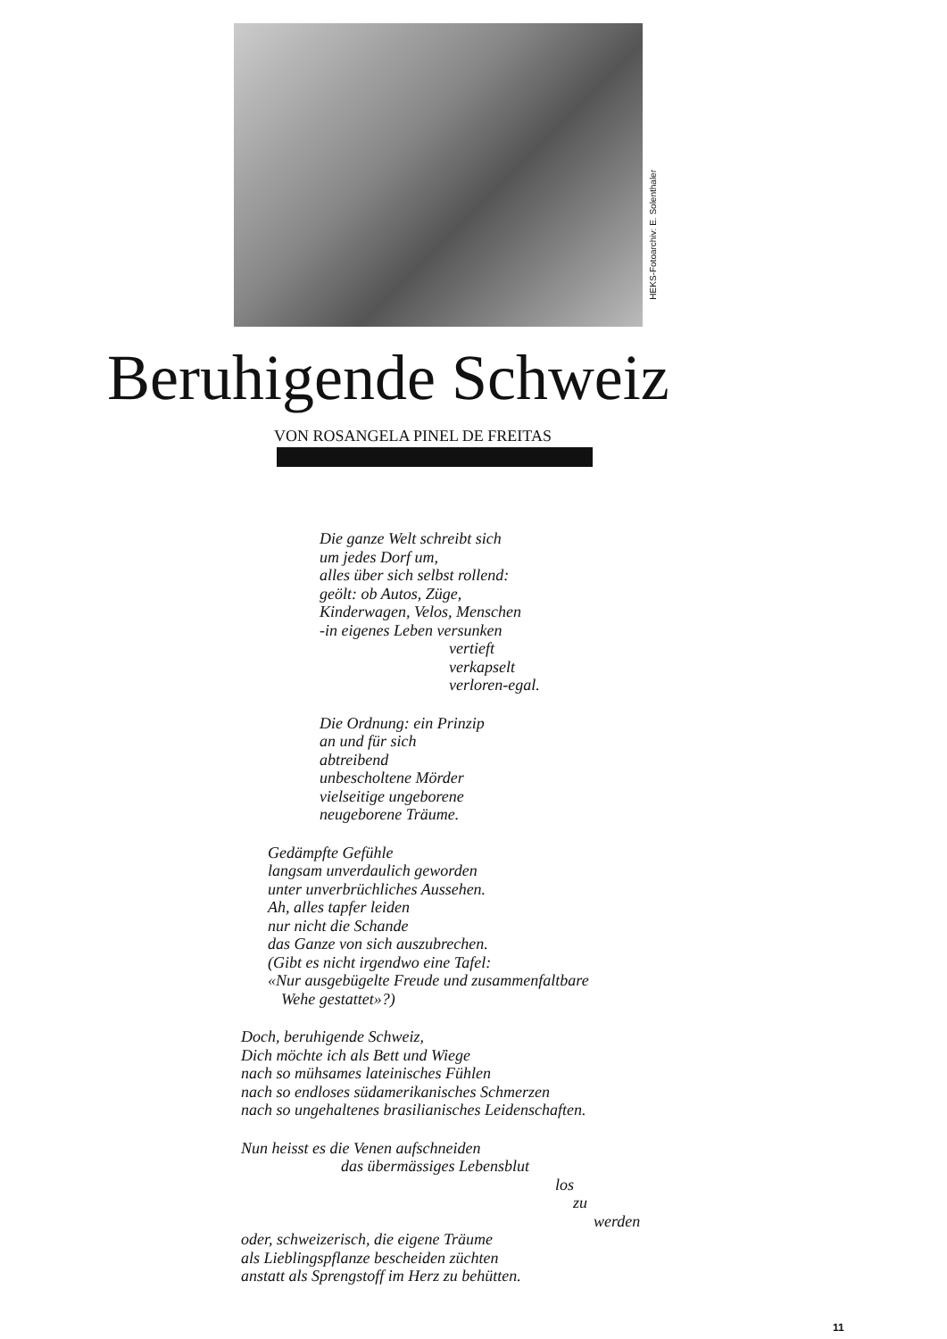HEKS-Fotoarchiv: E. Solenthaler
Beruhigende Schweiz
VON ROSANGELA PINEL DE FREITAS
Die ganze Welt schreibt sich
um jedes Dorf um,
alles über sich selbst rollend:
geölt: ob Autos, Züge,
Kinderwagen, Velos, Menschen
-in eigenes Leben versunken
vertieft
verkapselt
verloren-egal.
Die Ordnung: ein Prinzip
an und für sich
abtreibend
unbescholtene Mörder
vielseitige ungeborene
neugeborene Träume.
Gedämpfte Gefühle
langsam unverdaulich geworden
unter unverbrüchliches Aussehen.
Ah, alles tapfer leiden
nur nicht die Schande
das Ganze von sich auszubrechen.
(Gibt es nicht irgendwo eine Tafel:
«Nur ausgebügelte Freude und zusammenfaltbare
Wehe gestattet»?)
Doch, beruhigende Schweiz,
Dich möchte ich als Bett und Wiege
nach so mühsames lateinisches Fühlen
nach so endloses südamerikanisches Schmerzen
nach so ungehaltenes brasilianisches Leidenschaften.
Nun heisst es die Venen aufschneiden
das übermässiges Lebensblut
los
zu
werden
oder, schweizerisch, die eigene Träume
als Lieblingspflanze bescheiden züchten
anstatt als Sprengstoff im Herz zu behütten.
11